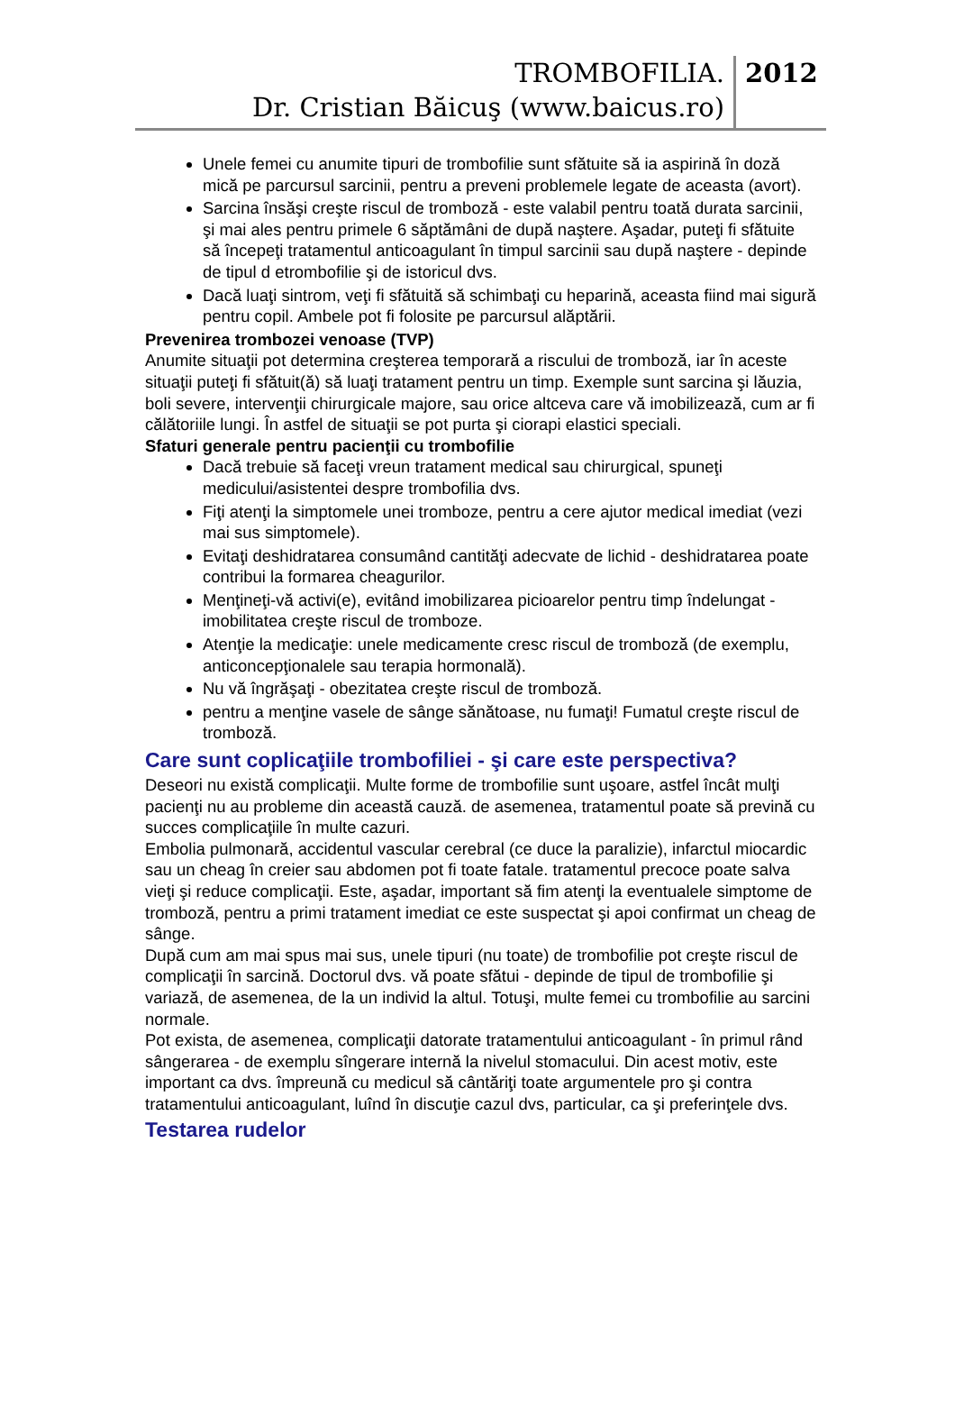TROMBOFILIA.
Dr. Cristian Băicuş (www.baicus.ro)
2012
Unele femei cu anumite tipuri de trombofilie sunt sfătuite să ia aspirină în doză mică pe parcursul sarcinii, pentru a preveni problemele legate de aceasta (avort).
Sarcina însăşi creşte riscul de tromboză - este valabil pentru toată durata sarcinii, şi mai ales pentru primele 6 săptămâni de după naştere. Aşadar, puteţi fi sfătuite să începeţi tratamentul anticoagulant în timpul sarcinii sau după naştere - depinde de tipul d etrombofilie şi de istoricul dvs.
Dacă luaţi sintrom, veţi fi sfătuită să schimbaţi cu heparină, aceasta fiind mai sigură pentru copil. Ambele pot fi folosite pe parcursul alăptării.
Prevenirea trombozei venoase (TVP)
Anumite situaţii pot determina creşterea temporară a riscului de tromboză, iar în aceste situaţii puteţi fi sfătuit(ă) să luaţi tratament pentru un timp. Exemple sunt sarcina şi lăuzia, boli severe, intervenţii chirurgicale majore, sau orice altceva care vă imobilizează, cum ar fi călătoriile lungi. În astfel de situaţii se pot purta şi ciorapi elastici speciali.
Sfaturi generale pentru pacienţii cu trombofilie
Dacă trebuie să faceţi vreun tratament medical sau chirurgical, spuneţi medicului/asistentei despre trombofilia dvs.
Fiţi atenţi la simptomele unei tromboze, pentru a cere ajutor medical imediat (vezi mai sus simptomele).
Evitaţi deshidratarea consumând cantităţi adecvate de lichid - deshidratarea poate contribui la formarea cheagurilor.
Menţineţi-vă activi(e), evitând imobilizarea picioarelor pentru timp îndelungat - imobilitatea creşte riscul de tromboze.
Atenţie la medicaţie: unele medicamente cresc riscul de tromboză (de exemplu, anticoncepţionalele sau terapia hormonală).
Nu vă îngrăşaţi - obezitatea creşte riscul de tromboză.
pentru a menţine vasele de sânge sănătoase, nu fumaţi! Fumatul creşte riscul de tromboză.
Care sunt coplicaţiile trombofiliei - şi care este perspectiva?
Deseori nu există complicaţii. Multe forme de trombofilie sunt uşoare, astfel încât mulţi pacienţi nu au probleme din această cauză. de asemenea, tratamentul poate să prevină cu succes complicaţiile în multe cazuri.
Embolia pulmonară, accidentul vascular cerebral (ce duce la paralizie), infarctul miocardic sau un cheag în creier sau abdomen pot fi toate fatale. tratamentul precoce poate salva vieţi şi reduce complicaţii. Este, aşadar, important să fim atenţi la eventualele simptome de tromboză, pentru a primi tratament imediat ce este suspectat şi apoi confirmat un cheag de sânge.
După cum am mai spus mai sus, unele tipuri (nu toate) de trombofilie pot creşte riscul de complicaţii în sarcină. Doctorul dvs. vă poate sfătui - depinde de tipul de trombofilie şi variază, de asemenea, de la un individ la altul. Totuşi, multe femei cu trombofilie au sarcini normale.
Pot exista, de asemenea, complicaţii datorate tratamentului anticoagulant - în primul rând sângerarea - de exemplu sîngerare internă la nivelul stomacului. Din acest motiv, este important ca dvs. împreună cu medicul să cântăriţi toate argumentele pro şi contra tratamentului anticoagulant, luînd în discuţie cazul dvs, particular, ca şi preferinţele dvs.
Testarea rudelor